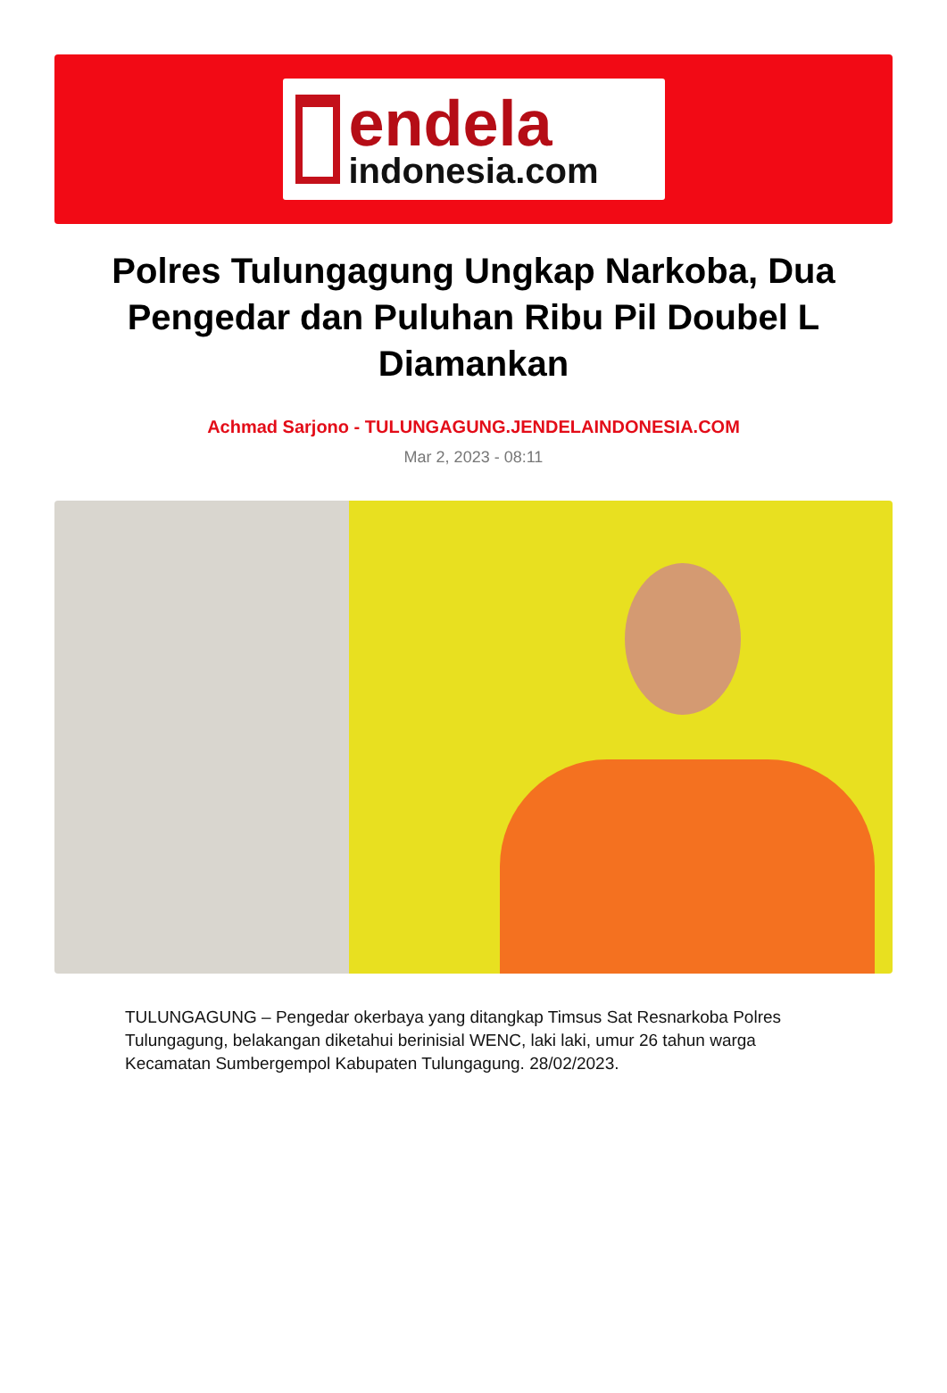endela
indonesia.com
Polres Tulungagung Ungkap Narkoba, Dua Pengedar dan Puluhan Ribu Pil Doubel L Diamankan
Achmad Sarjono - TULUNGAGUNG.JENDELAINDONESIA.COM
Mar 2, 2023 - 08:11
TULUNGAGUNG – Pengedar okerbaya yang ditangkap Timsus Sat Resnarkoba Polres Tulungagung, belakangan diketahui berinisial WENC, laki laki, umur 26 tahun warga Kecamatan Sumbergempol Kabupaten Tulungagung. 28/02/2023.